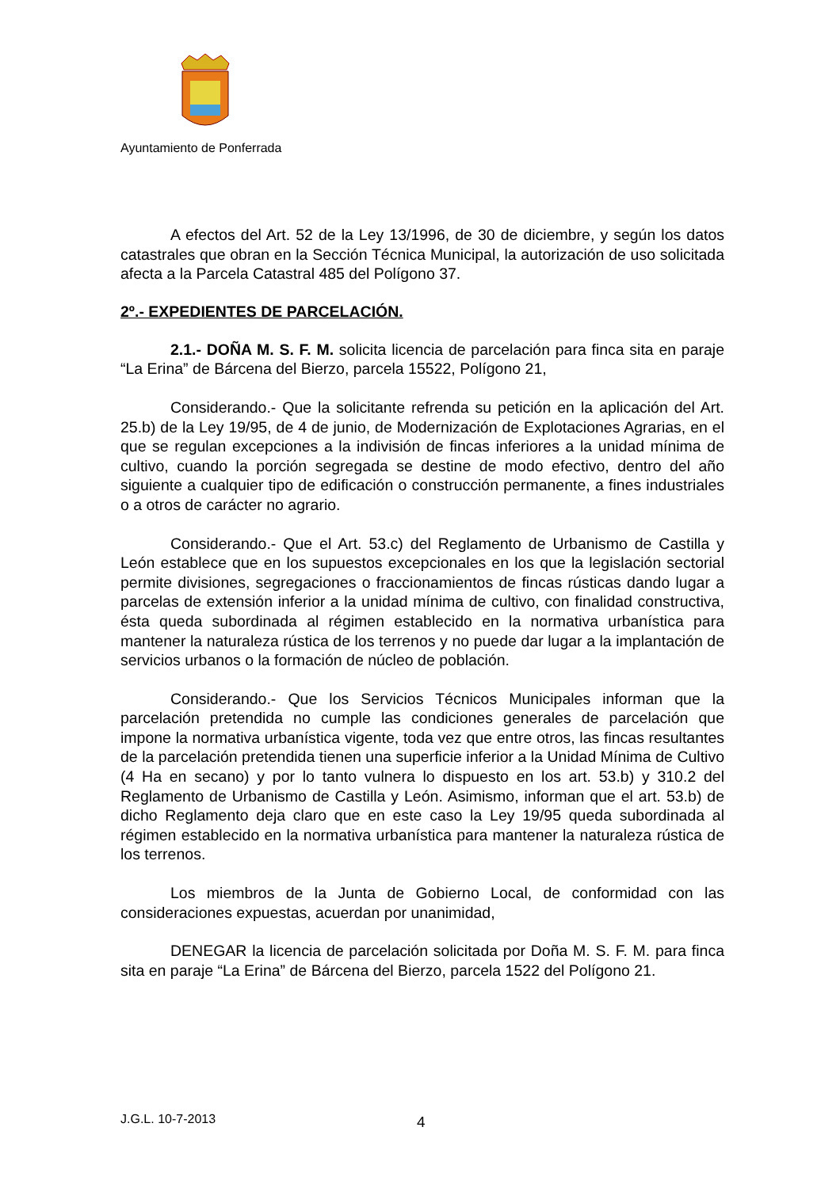Ayuntamiento de Ponferrada
A efectos del Art. 52 de la Ley 13/1996, de 30 de diciembre, y según los datos catastrales que obran en la Sección Técnica Municipal, la autorización de uso solicitada afecta a la Parcela Catastral 485 del Polígono 37.
2º.- EXPEDIENTES DE PARCELACIÓN.
2.1.- DOÑA M. S. F. M. solicita licencia de parcelación para finca sita en paraje “La Erina” de Bárcena del Bierzo, parcela 15522, Polígono 21,
Considerando.- Que la solicitante refrenda su petición en la aplicación del Art. 25.b) de la Ley 19/95, de 4 de junio, de Modernización de Explotaciones Agrarias, en el que se regulan excepciones a la indivisión de fincas inferiores a la unidad mínima de cultivo, cuando la porción segregada se destine de modo efectivo, dentro del año siguiente a cualquier tipo de edificación o construcción permanente, a fines industriales o a otros de carácter no agrario.
Considerando.- Que el Art. 53.c) del Reglamento de Urbanismo de Castilla y León establece que en los supuestos excepcionales en los que la legislación sectorial permite divisiones, segregaciones o fraccionamientos de fincas rústicas dando lugar a parcelas de extensión inferior a la unidad mínima de cultivo, con finalidad constructiva, ésta queda subordinada al régimen establecido en la normativa urbanística para mantener la naturaleza rústica de los terrenos y no puede dar lugar a la implantación de servicios urbanos o la formación de núcleo de población.
Considerando.- Que los Servicios Técnicos Municipales informan que la parcelación pretendida no cumple las condiciones generales de parcelación que impone la normativa urbanística vigente, toda vez que entre otros, las fincas resultantes de la parcelación pretendida tienen una superficie inferior a la Unidad Mínima de Cultivo (4 Ha en secano) y por lo tanto vulnera lo dispuesto en los art. 53.b) y 310.2 del Reglamento de Urbanismo de Castilla y León. Asimismo, informan que el art. 53.b) de dicho Reglamento deja claro que en este caso la Ley 19/95 queda subordinada al régimen establecido en la normativa urbanística para mantener la naturaleza rústica de los terrenos.
Los miembros de la Junta de Gobierno Local, de conformidad con las consideraciones expuestas, acuerdan por unanimidad,
DENEGAR la licencia de parcelación solicitada por Doña M. S. F. M. para finca sita en paraje “La Erina” de Bárcena del Bierzo, parcela 1522 del Polígono 21.
J.G.L. 10-7-2013 4